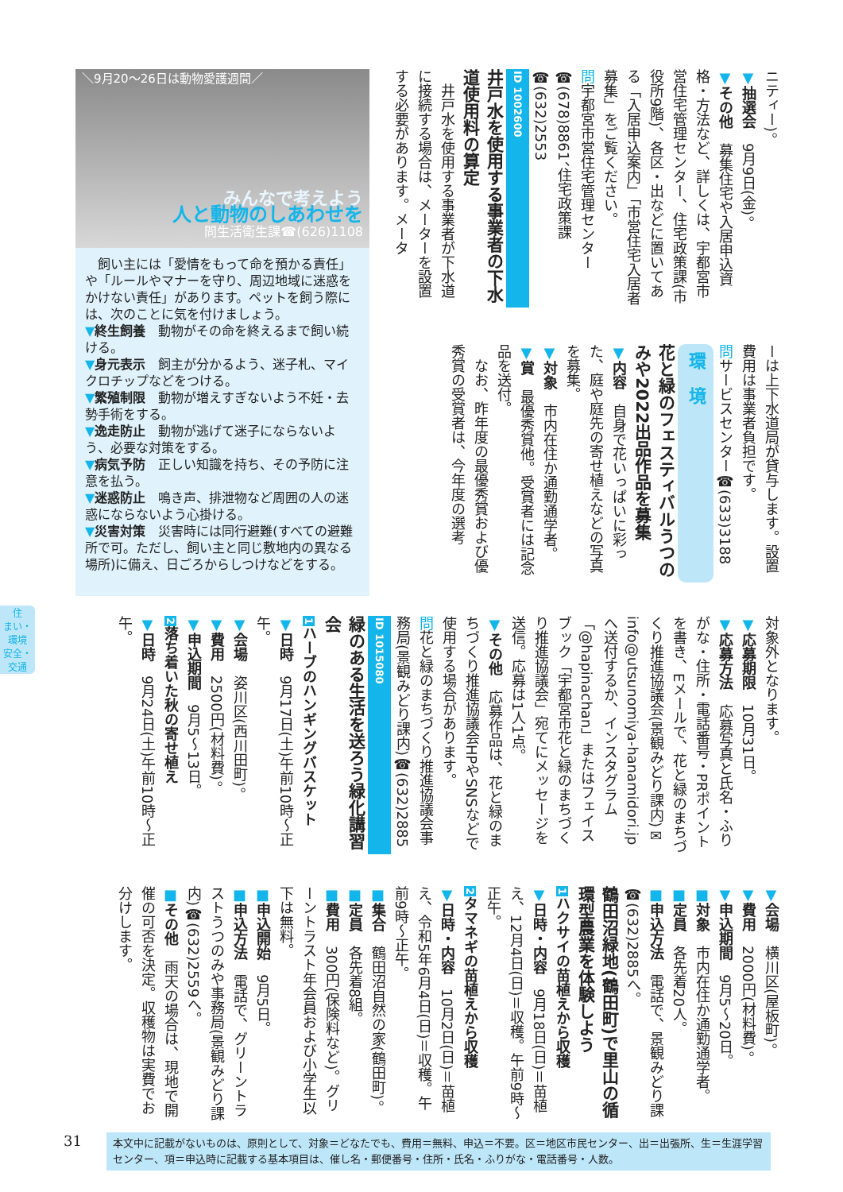ニティー)。
▼抽選会　9月9日(金)。
▼その他　募集住宅や入居申込資格・方法など、詳しくは、宇都宮市営住宅管理センター、住宅政策課(市役所9階)、各区・出などに置いてある「入居申込案内」「市営住宅入居者募集」をご覧ください。
問宇都宮市営住宅管理センター☎(678)8861、住宅政策課☎(632)2553
ID 1002600
井戸水を使用する事業者の下水道使用料の算定
　井戸水を使用する事業者が下水道に接続する場合は、メーターを設置する必要があります。メータ
ーは上下水道局が貸与します。設置費用は事業者負担です。
問サービスセンター☎(633)3188
環　境
花と緑のフェスティバルうつのみや2022出品作品を募集
▼内容　自身で花いっぱいに彩った、庭や庭先の寄せ植えなどの写真を募集。
▼対象　市内在住か通勤通学者。
▼賞　最優秀賞他。受賞者には記念品を送付。
　なお、昨年度の最優秀賞および優秀賞の受賞者は、今年度の選考
＼9月20～26日は動物愛護週間／
みんなで考えよう
人と動物のしあわせを
問生活衛生課☎(626)1108
　飼い主には「愛情をもって命を預かる責任」や「ルールやマナーを守り、周辺地域に迷惑をかけない責任」があります。ペットを飼う際には、次のことに気を付けましょう。
▼終生飼養　動物がその命を終えるまで飼い続ける。
▼身元表示　飼主が分かるよう、迷子札、マイクロチップなどをつける。
▼繁殖制限　動物が増えすぎないよう不妊・去勢手術をする。
▼逸走防止　動物が逃げて迷子にならないよう、必要な対策をする。
▼病気予防　正しい知識を持ち、その予防に注意を払う。
▼迷惑防止　鳴き声、排泄物など周囲の人の迷惑にならないよう心掛ける。
▼災害対策　災害時には同行避難(すべての避難所で可。ただし、飼い主と同じ敷地内の異なる場所)に備え、日ごろからしつけなどをする。
住
まい・環境
安全・交通
対象外となります。
▼応募期限　10月31日。
▼応募方法　応募写真と氏名・ふりがな・住所・電話番号・PRポイントを書き、Eメールで、花と緑のまちづくり推進協議会(景観みどり課内)✉info@utsunomiya-hanamidori.jpへ送付するか、インスタグラム「@hapinachan」またはフェイスブック「宇都宮市花と緑のまちづくり推進協議会」宛てにメッセージを送信。応募は1人1点。
▼その他　応募作品は、花と緑のまちづくり推進協議会HPやSNSなどで使用する場合があります。
問花と緑のまちづくり推進協議会事務局(景観みどり課内)☎(632)2885
ID 1015080
緑のある生活を送ろう緑化講習会
1ハーブのハンギングバスケット
▼日時　9月17日(土)午前10時～正午。
▼会場　姿川区(西川田町)。
▼費用　2500円(材料費)。
▼申込期間　9月5～13日。
2落ち着いた秋の寄せ植え
▼日時　9月24日(土)午前10時～正午。
▼会場　横川区(屋板町)。
▼費用　2000円(材料費)。
▼申込期間　9月5～20日。
■対象　市内在住か通勤通学者。
■定員　各先着20人。
■申込方法　電話で、景観みどり課☎(632)2885へ。
鶴田沼緑地(鶴田町)で里山の循環型農業を体験しよう
1ハクサイの苗植えから収穫
▼日時・内容　9月18日(日)＝苗植え、12月4日(日)＝収穫。午前9時～正午。
2タマネギの苗植えから収穫
▼日時・内容　10月2日(日)＝苗植え、令和5年6月4日(日)＝収穫。午前9時～正午。
■集合　鶴田沼自然の家(鶴田町)。
■定員　各先着8組。
■費用　300円(保険料など)。グリーントラスト年会員および小学生以下は無料。
■申込開始　9月5日。
■申込方法　電話で、グリーントラストうつのみや事務局(景観みどり課内)☎(632)2559へ。
■その他　雨天の場合は、現地で開催の可否を決定。収穫物は実費でお分けします。
31
本文中に記載がないものは、原則として、対象＝どなたでも、費用＝無料、申込＝不要。区＝地区市民センター、出＝出張所、生＝生涯学習センター、項＝申込時に記載する基本項目は、催し名・郵便番号・住所・氏名・ふりがな・電話番号・人数。